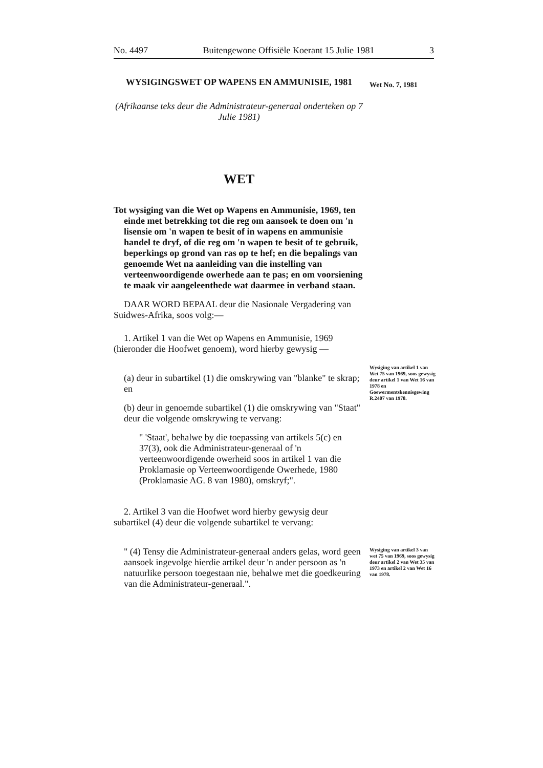No. 4497 Buitengewone Offisiële Koerant 15 Julie 1981 3
Wet No. 7, 1981
WYSIGINGSWET OP WAPENS EN AMMUNISIE, 1981
(Afrikaanse teks deur die Administrateur-generaal onderteken op 7 Julie 1981)
WET
Tot wysiging van die Wet op Wapens en Ammunisie, 1969, ten einde met betrekking tot die reg om aansoek te doen om 'n lisensie om 'n wapen te besit of in wapens en ammunisie handel te dryf, of die reg om 'n wapen te besit of te gebruik, beperkings op grond van ras op te hef; en die bepalings van genoemde Wet na aanleiding van die instelling van verteenwoordigende owerhede aan te pas; en om voorsiening te maak vir aangeleenthede wat daarmee in verband staan.
DAAR WORD BEPAAL deur die Nasionale Vergadering van Suidwes-Afrika, soos volg:—
1. Artikel 1 van die Wet op Wapens en Ammunisie, 1969 (hieronder die Hoofwet genoem), word hierby gewysig —
(a) deur in subartikel (1) die omskrywing van "blanke" te skrap; en
(b) deur in genoemde subartikel (1) die omskrywing van "Staat" deur die volgende omskrywing te vervang:
" 'Staat', behalwe by die toepassing van artikels 5(c) en 37(3), ook die Administrateur-generaal of 'n verteenwoordigende owerheid soos in artikel 1 van die Proklamasie op Verteenwoordigende Owerhede, 1980 (Proklamasie AG. 8 van 1980), omskryf;".
2. Artikel 3 van die Hoofwet word hierby gewysig deur subartikel (4) deur die volgende subartikel te vervang:
" (4) Tensy die Administrateur-generaal anders gelas, word geen aansoek ingevolge hierdie artikel deur 'n ander persoon as 'n natuurlike persoon toegestaan nie, behalwe met die goedkeuring van die Administrateur-generaal.".
Wysiging van artikel 1 van Wet 75 van 1969, soos gewysig deur artikel 1 van Wet 16 van 1978 en Goewermentskennisgewing R.2407 van 1978.
Wysiging van artikel 3 van wet 75 van 1969, soos gewysig deur artikel 2 van Wet 35 van 1973 en artikel 2 van Wet 16 van 1978.